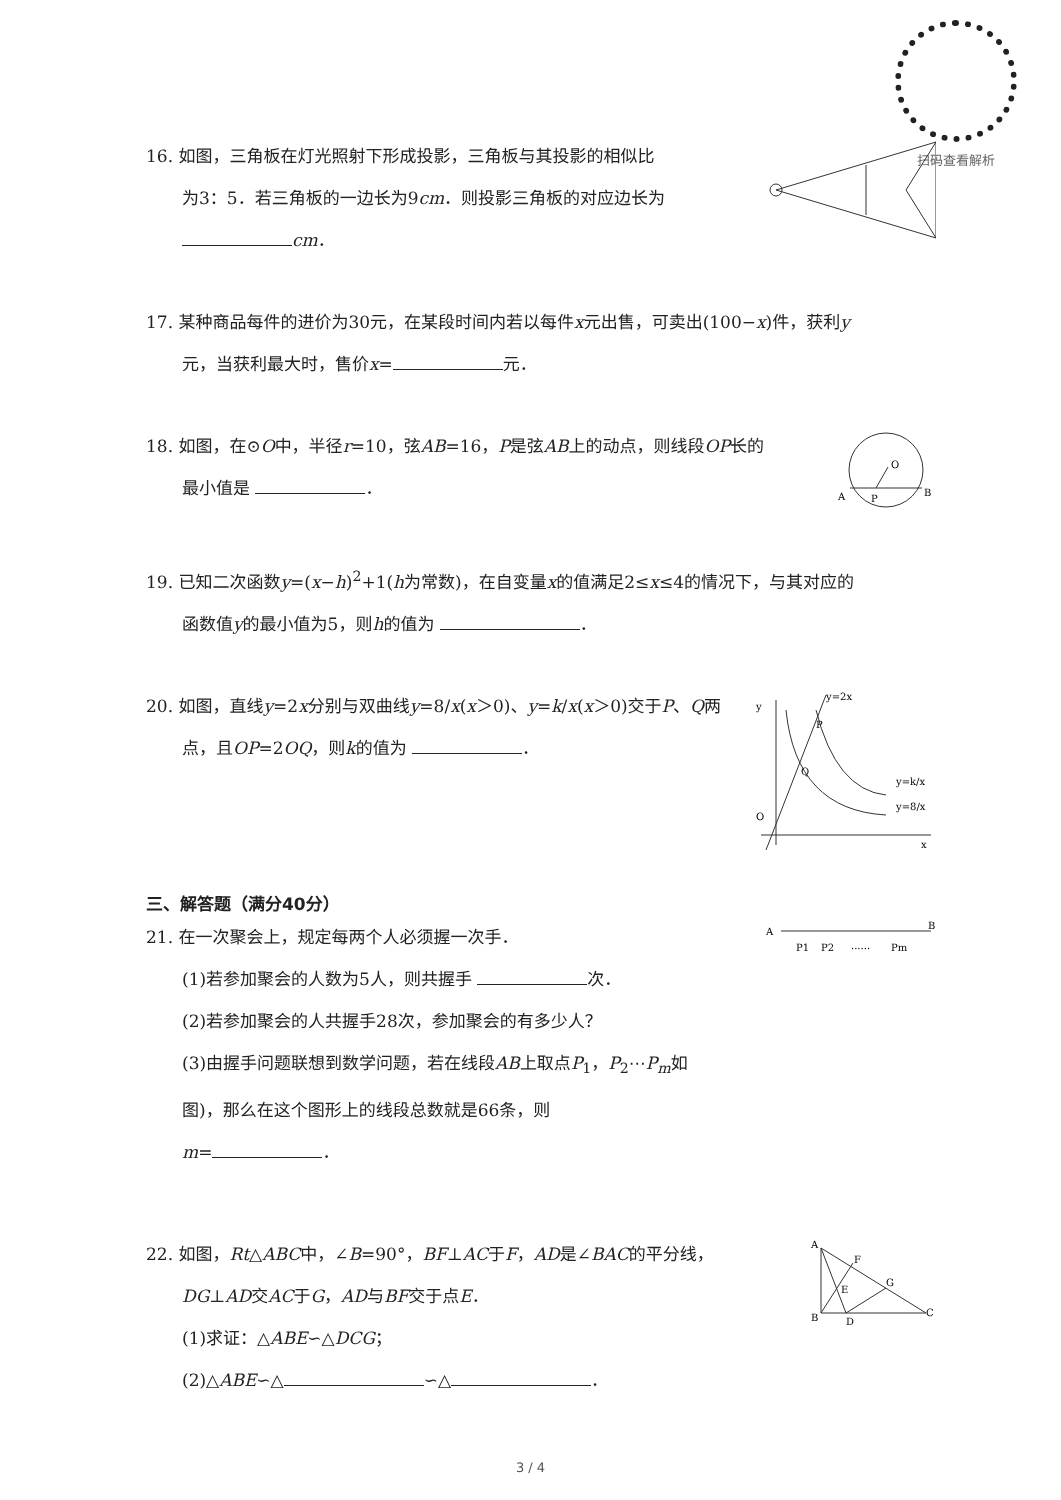扫码查看解析
16. 如图，三角板在灯光照射下形成投影，三角板与其投影的相似比
为3：5．若三角板的一边长为9cm．则投影三角板的对应边长为
cm．
17. 某种商品每件的进价为30元，在某段时间内若以每件x元出售，可卖出(100−x)件，获利y
元，当获利最大时，售价x= 元．
18. 如图，在⊙O中，半径r=10，弦AB=16，P是弦AB上的动点，则线段OP长的
最小值是 ．
O
A
P
B
19. 已知二次函数y=(x−h)<sup>2</sup>+1(h为常数)，在自变量x的值满足2≤x≤4的情况下，与其对应的
函数值y的最小值为5，则h的值为 ．
20. 如图，直线y=2x分别与双曲线y=8/x(x＞0)、y=k/x(x＞0)交于P、Q两
点，且OP=2OQ，则k的值为 ．
y=2x
P
Q
O
y=k/x
y=8/x
x
y
三、解答题（满分40分）
21. 在一次聚会上，规定每两个人必须握一次手．
(1)若参加聚会的人数为5人，则共握手 次．
(2)若参加聚会的人共握手28次，参加聚会的有多少人？
(3)由握手问题联想到数学问题，若在线段AB上取点P<sub>1</sub>，P<sub>2</sub>⋯P<sub>m</sub>如
图)，那么在这个图形上的线段总数就是66条，则
m= ．
A
B
P1
P2
......
Pm
22. 如图，Rt△ABC中，∠B=90°，BF⊥AC于F，AD是∠BAC的平分线，
DG⊥AD交AC于G，AD与BF交于点E．
(1)求证：△ABE∽△DCG；
(2)△ABE∽△ ∽△ ．
A
B
D
C
F
E
G
3 / 4